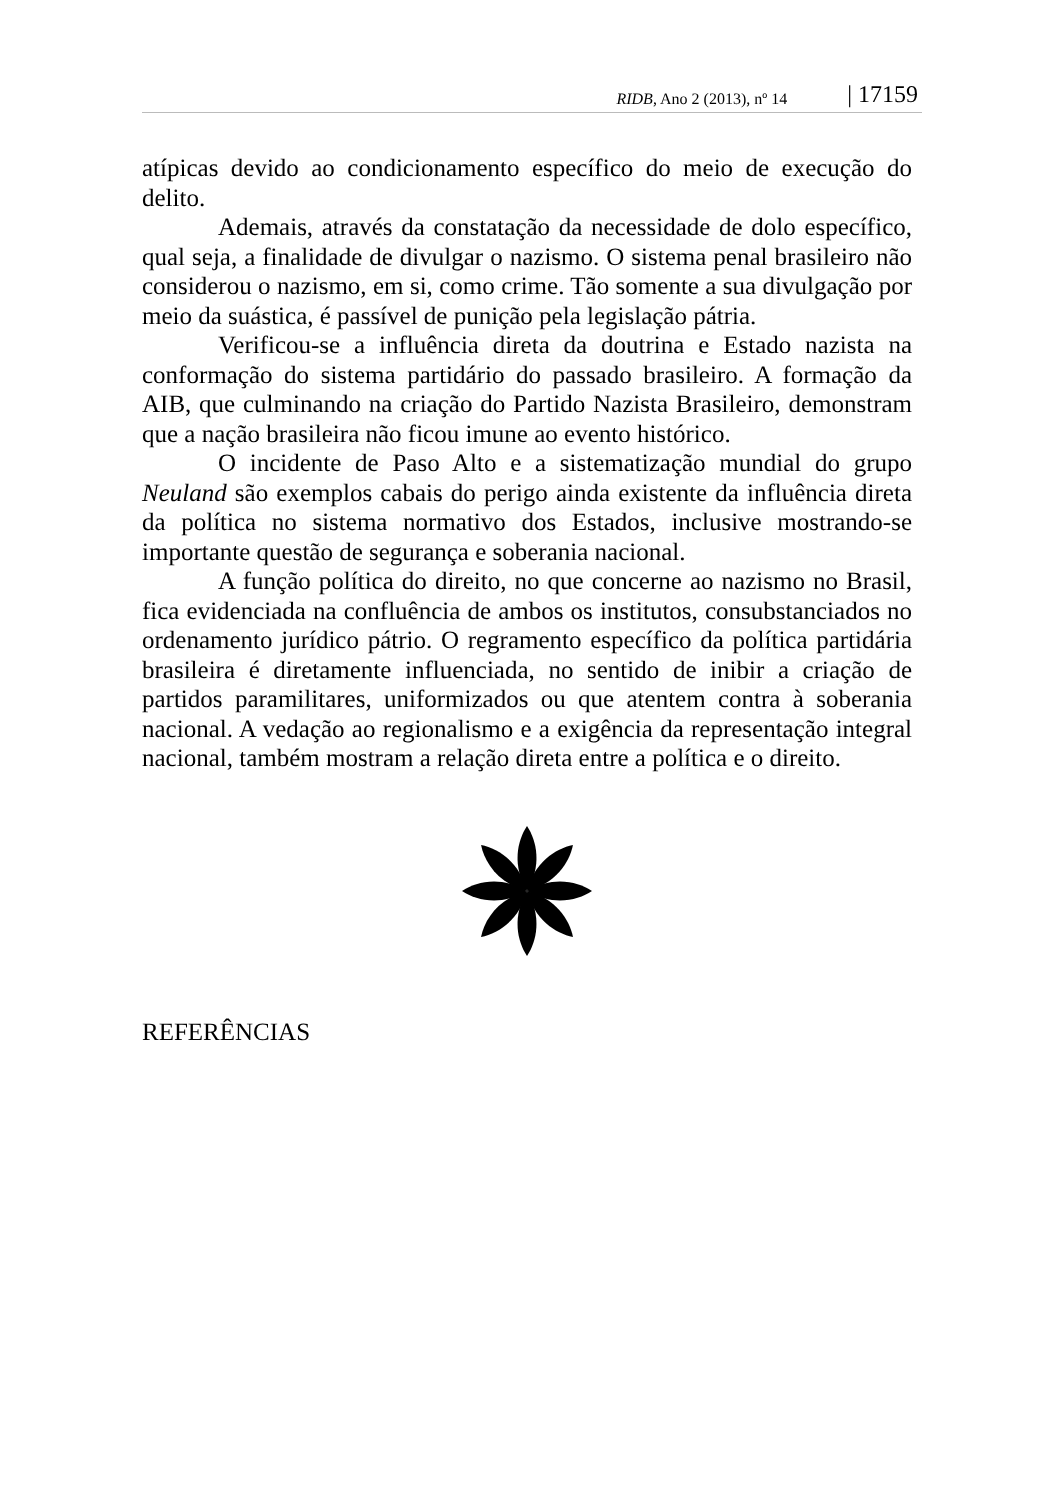RIDB, Ano 2 (2013), nº 14 | 17159
atípicas devido ao condicionamento específico do meio de execução do delito.
Ademais, através da constatação da necessidade de dolo específico, qual seja, a finalidade de divulgar o nazismo. O sistema penal brasileiro não considerou o nazismo, em si, como crime. Tão somente a sua divulgação por meio da suástica, é passível de punição pela legislação pátria.
Verificou-se a influência direta da doutrina e Estado nazista na conformação do sistema partidário do passado brasileiro. A formação da AIB, que culminando na criação do Partido Nazista Brasileiro, demonstram que a nação brasileira não ficou imune ao evento histórico.
O incidente de Paso Alto e a sistematização mundial do grupo Neuland são exemplos cabais do perigo ainda existente da influência direta da política no sistema normativo dos Estados, inclusive mostrando-se importante questão de segurança e soberania nacional.
A função política do direito, no que concerne ao nazismo no Brasil, fica evidenciada na confluência de ambos os institutos, consubstanciados no ordenamento jurídico pátrio. O regramento específico da política partidária brasileira é diretamente influenciada, no sentido de inibir a criação de partidos paramilitares, uniformizados ou que atentem contra à soberania nacional. A vedação ao regionalismo e a exigência da representação integral nacional, também mostram a relação direta entre a política e o direito.
REFERÊNCIAS